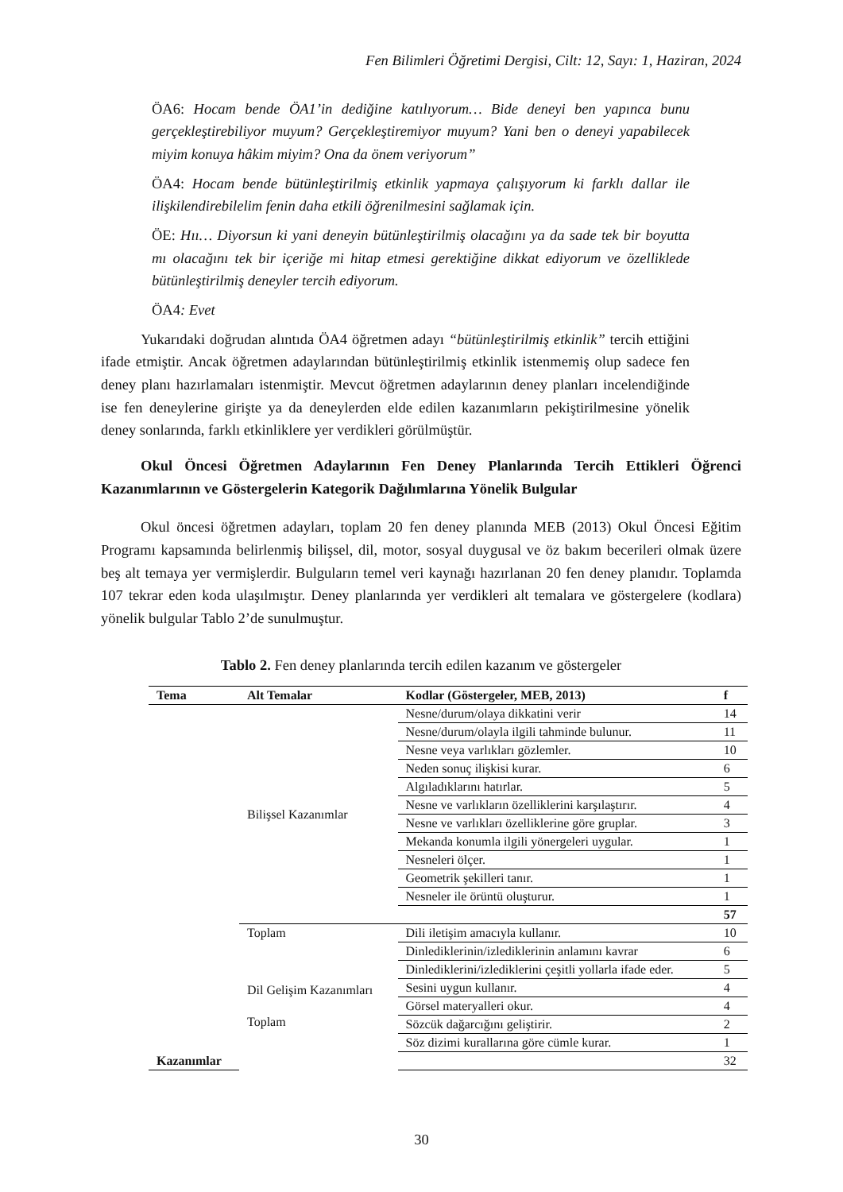Fen Bilimleri Öğretimi Dergisi, Cilt: 12, Sayı: 1, Haziran, 2024
ÖA6: Hocam bende ÖA1’in dediğine katılıyorum… Bide deneyi ben yapınca bunu gerçekleştirebiliyor muyum? Gerçekleştiremiyor muyum? Yani ben o deneyi yapabilecek miyim konuya hâkim miyim? Ona da önem veriyorum”
ÖA4: Hocam bende bütünleştirilmiş etkinlik yapmaya çalışıyorum ki farklı dallar ile ilişkilendirebilelim fenin daha etkili öğrenilmesini sağlamak için.
ÖE: Hıı… Diyorsun ki yani deneyin bütünleştirilmiş olacağını ya da sade tek bir boyutta mı olacağını tek bir içeriğe mi hitap etmesi gerektiğine dikkat ediyorum ve özelliklede bütünleştirilmiş deneyler tercih ediyorum.
ÖA4: Evet
Yukarıdaki doğrudan alıntıda ÖA4 öğretmen adayı “bütünleştirilmiş etkinlik” tercih ettiğini ifade etmiştir. Ancak öğretmen adaylarından bütünleştirilmiş etkinlik istenmemiş olup sadece fen deney planı hazırlamaları istenmiştir. Mevcut öğretmen adaylarının deney planları incelendiğinde ise fen deneylerine girişte ya da deneylerden elde edilen kazanımların pekiştirilmesine yönelik deney sonlarında, farklı etkinliklere yer verdikleri görülmüştür.
Okul Öncesi Öğretmen Adaylarının Fen Deney Planlarında Tercih Ettikleri Öğrenci Kazanımlarının ve Göstergelerin Kategorik Dağılımlarına Yönelik Bulgular
Okul öncesi öğretmen adayları, toplam 20 fen deney planında MEB (2013) Okul Öncesi Eğitim Programı kapsamında belirlenmiş bilişsel, dil, motor, sosyal duygusal ve öz bakım becerileri olmak üzere beş alt temaya yer vermişlerdir. Bulguların temel veri kaynağı hazırlanan 20 fen deney planıdır. Toplamda 107 tekrar eden koda ulaşılmıştır. Deney planlarında yer verdikleri alt temalara ve göstergelere (kodlara) yönelik bulgular Tablo 2’de sunulmuştur.
Tablo 2. Fen deney planlarında tercih edilen kazanım ve göstergeler
| Tema | Alt Temalar | Kodlar (Göstergeler, MEB, 2013) | f |
| --- | --- | --- | --- |
| Kazanımlar | Bilişsel Kazanımlar | Nesne/durum/olaya dikkatini verir | 14 |
| | | Nesne/durum/olayla ilgili tahminde bulunur. | 11 |
| | | Nesne veya varlıkları gözlemler. | 10 |
| | | Neden sonuç ilişkisi kurar. | 6 |
| | | Algıladıklarını hatırlar. | 5 |
| | | Nesne ve varlıkların özelliklerini karşılaştırır. | 4 |
| | | Nesne ve varlıkları özelliklerine göre gruplar. | 3 |
| | | Mekanda konumla ilgili yönergeleri uygular. | 1 |
| | | Nesneleri ölçer. | 1 |
| | | Geometrik şekilleri tanır. | 1 |
| | | Nesneler ile örüntü oluşturur. | 1 |
| | | | 57 |
| | Toplam | Dili iletişim amacıyla kullanır. | 10 |
| | Dil Gelişim Kazanımları Toplam | Dinlediklerinin/izlediklerinin anlamını kavrar | 6 |
| | | Dinlediklerini/izlediklerini çeşitli yollarla ifade eder. | 5 |
| | | Sesini uygun kullanır. | 4 |
| | | Görsel materyalleri okur. | 4 |
| | | Sözcük dağarcığını geliştirir. | 2 |
| | | Söz dizimi kurallarına göre cümle kurar. | 1 |
| | | | 32 |
30